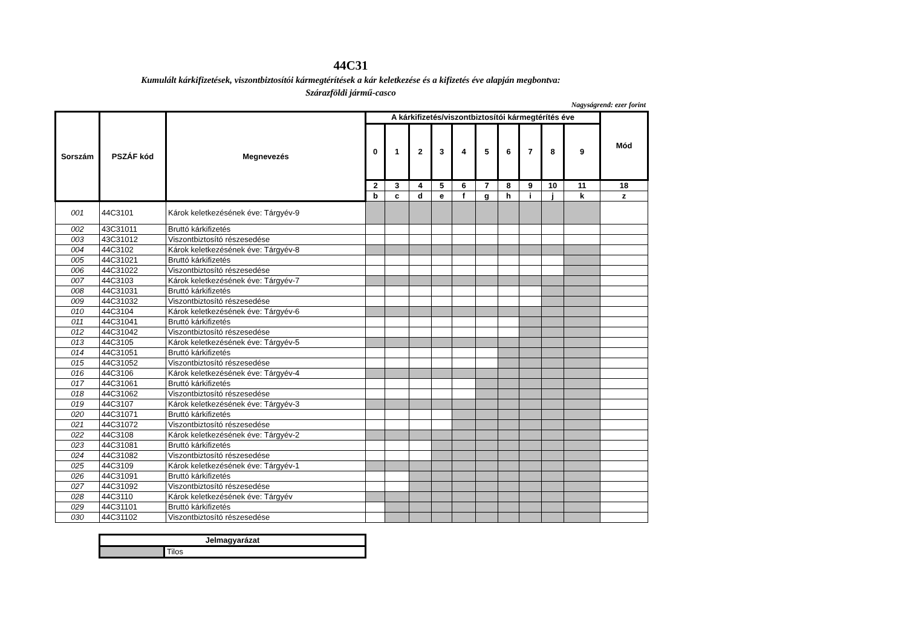44C31
Kumulált kárkifizetések, viszontbiztosítói kármegtérítések a kár keletkezése és a kifizetés éve alapján megbontva:
Szárazföldi jármű-casco
Nagyságrend: ezer forint
| Sorszám | PSZÁF kód | Megnevezés | A kárkifizetés/viszontbiztosítói kármegtérítés éve | | | | | | | | | | Mód |
| --- | --- | --- | --- | --- | --- | --- | --- | --- | --- | --- | --- | --- | --- |
| | | | 0 | 1 | 2 | 3 | 4 | 5 | 6 | 7 | 8 | 9 | |
| | | | 2 | 3 | 4 | 5 | 6 | 7 | 8 | 9 | 10 | 11 | 18 |
| | | | b | c | d | e | f | g | h | i | j | k | z |
| 001 | 44C3101 | Károk keletkezésének éve: Tárgyév-9 | | | | | | | | | | | |
| 002 | 43C31011 | Bruttó kárkifizetés | | | | | | | | | | | |
| 003 | 43C31012 | Viszontbiztosító részesedése | | | | | | | | | | | |
| 004 | 44C3102 | Károk keletkezésének éve: Tárgyév-8 | | | | | | | | | | | |
| 005 | 44C31021 | Bruttó kárkifizetés | | | | | | | | | | | |
| 006 | 44C31022 | Viszontbiztosító részesedése | | | | | | | | | | | |
| 007 | 44C3103 | Károk keletkezésének éve: Tárgyév-7 | | | | | | | | | | | |
| 008 | 44C31031 | Bruttó kárkifizetés | | | | | | | | | | | |
| 009 | 44C31032 | Viszontbiztosító részesedése | | | | | | | | | | | |
| 010 | 44C3104 | Károk keletkezésének éve: Tárgyév-6 | | | | | | | | | | | |
| 011 | 44C31041 | Bruttó kárkifizetés | | | | | | | | | | | |
| 012 | 44C31042 | Viszontbiztosító részesedése | | | | | | | | | | | |
| 013 | 44C3105 | Károk keletkezésének éve: Tárgyév-5 | | | | | | | | | | | |
| 014 | 44C31051 | Bruttó kárkifizetés | | | | | | | | | | | |
| 015 | 44C31052 | Viszontbiztosító részesedése | | | | | | | | | | | |
| 016 | 44C3106 | Károk keletkezésének éve: Tárgyév-4 | | | | | | | | | | | |
| 017 | 44C31061 | Bruttó kárkifizetés | | | | | | | | | | | |
| 018 | 44C31062 | Viszontbiztosító részesedése | | | | | | | | | | | |
| 019 | 44C3107 | Károk keletkezésének éve: Tárgyév-3 | | | | | | | | | | | |
| 020 | 44C31071 | Bruttó kárkifizetés | | | | | | | | | | | |
| 021 | 44C31072 | Viszontbiztosító részesedése | | | | | | | | | | | |
| 022 | 44C3108 | Károk keletkezésének éve: Tárgyév-2 | | | | | | | | | | | |
| 023 | 44C31081 | Bruttó kárkifizetés | | | | | | | | | | | |
| 024 | 44C31082 | Viszontbiztosító részesedése | | | | | | | | | | | |
| 025 | 44C3109 | Károk keletkezésének éve: Tárgyév-1 | | | | | | | | | | | |
| 026 | 44C31091 | Bruttó kárkifizetés | | | | | | | | | | | |
| 027 | 44C31092 | Viszontbiztosító részesedése | | | | | | | | | | | |
| 028 | 44C3110 | Károk keletkezésének éve: Tárgyév | | | | | | | | | | | |
| 029 | 44C31101 | Bruttó kárkifizetés | | | | | | | | | | | |
| 030 | 44C31102 | Viszontbiztosító részesedése | | | | | | | | | | | |
| Jelmagyarázat | |
| --- | --- |
| | Tilos |